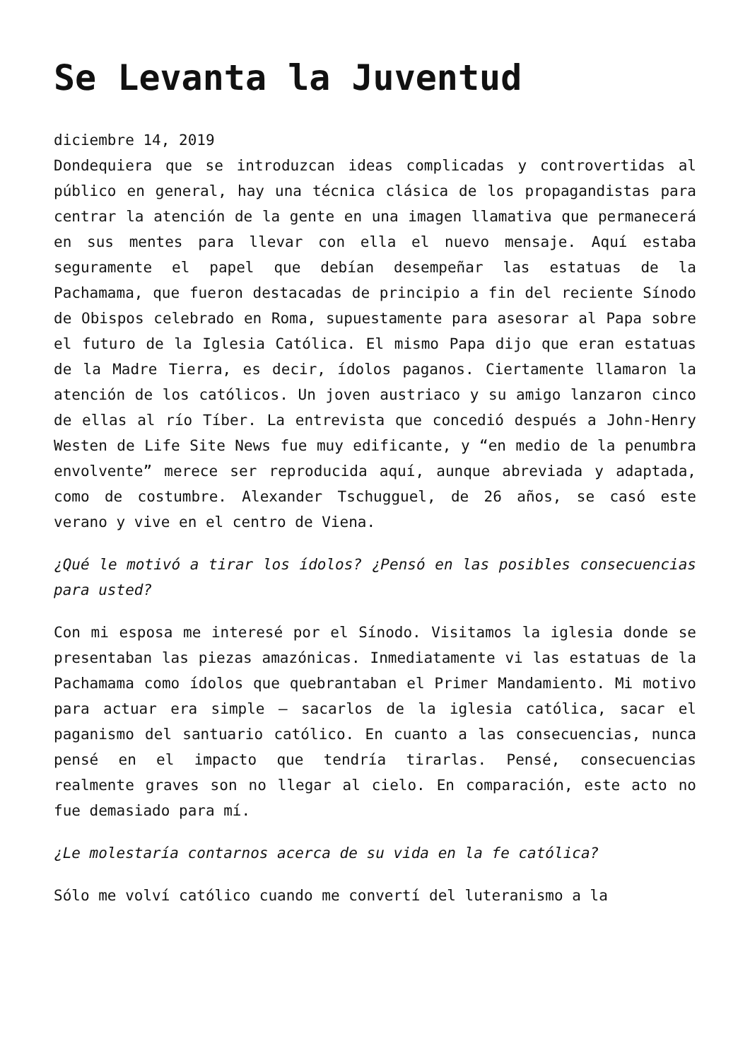Se Levanta la Juventud
diciembre 14, 2019
Dondequiera que se introduzcan ideas complicadas y controvertidas al público en general, hay una técnica clásica de los propagandistas para centrar la atención de la gente en una imagen llamativa que permanecerá en sus mentes para llevar con ella el nuevo mensaje. Aquí estaba seguramente el papel que debían desempeñar las estatuas de la Pachamama, que fueron destacadas de principio a fin del reciente Sínodo de Obispos celebrado en Roma, supuestamente para asesorar al Papa sobre el futuro de la Iglesia Católica. El mismo Papa dijo que eran estatuas de la Madre Tierra, es decir, ídolos paganos. Ciertamente llamaron la atención de los católicos. Un joven austriaco y su amigo lanzaron cinco de ellas al río Tíber. La entrevista que concedió después a John-Henry Westen de Life Site News fue muy edificante, y “en medio de la penumbra envolvente” merece ser reproducida aquí, aunque abreviada y adaptada, como de costumbre. Alexander Tschugguel, de 26 años, se casó este verano y vive en el centro de Viena.
¿Qué le motivó a tirar los ídolos? ¿Pensó en las posibles consecuencias para usted?
Con mi esposa me interesé por el Sínodo. Visitamos la iglesia donde se presentaban las piezas amazónicas. Inmediatamente vi las estatuas de la Pachamama como ídolos que quebrantaban el Primer Mandamiento. Mi motivo para actuar era simple – sacarlos de la iglesia católica, sacar el paganismo del santuario católico. En cuanto a las consecuencias, nunca pensé en el impacto que tendría tirarlas. Pensé, consecuencias realmente graves son no llegar al cielo. En comparación, este acto no fue demasiado para mí.
¿Le molestaría contarnos acerca de su vida en la fe católica?
Sólo me volví católico cuando me convertí del luteranismo a la